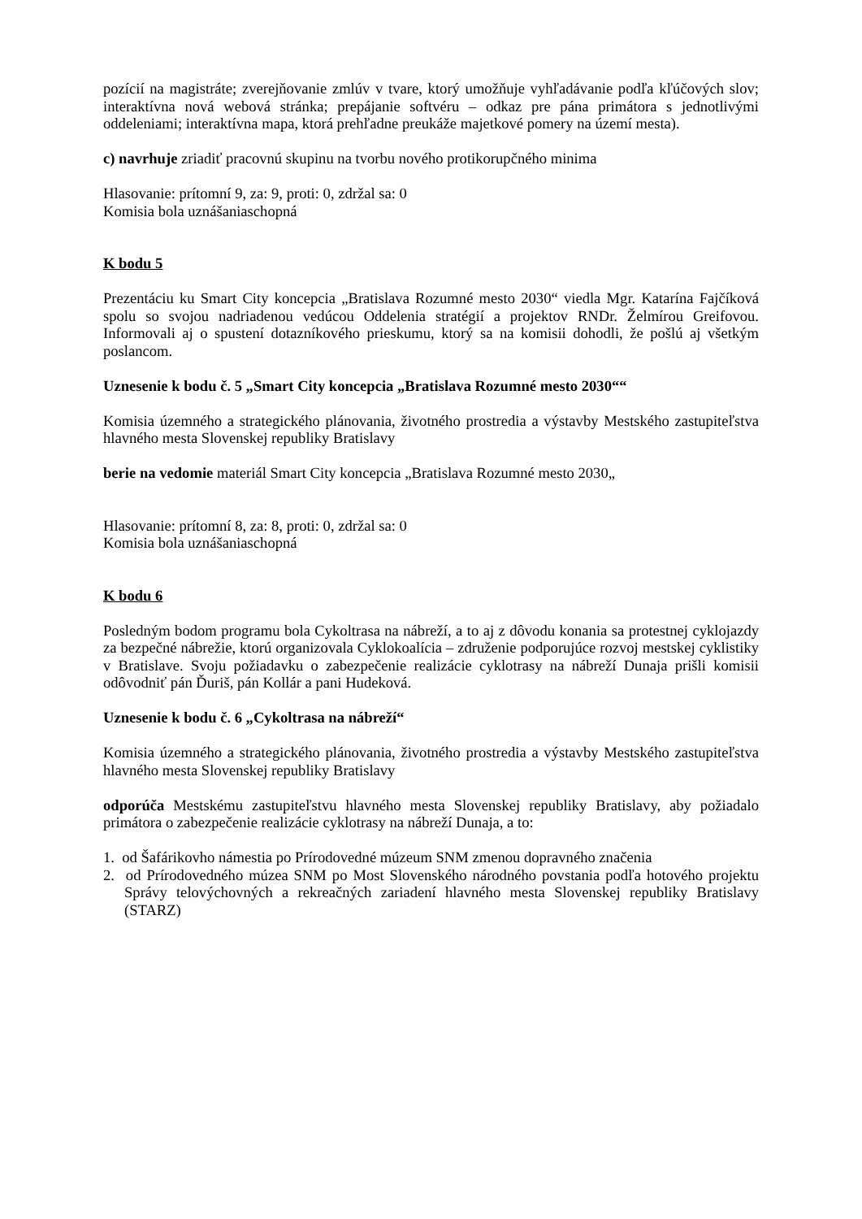pozícií na magistráte; zverejňovanie zmlúv v tvare, ktorý umožňuje vyhľadávanie podľa kľúčových slov; interaktívna nová webová stránka; prepájanie softvéru – odkaz pre pána primátora s jednotlivými oddeleniami; interaktívna mapa, ktorá prehľadne preukáže majetkové pomery na území mesta).
c) navrhuje zriadiť pracovnú skupinu na tvorbu nového protikorupčného minima
Hlasovanie: prítomní 9, za: 9, proti: 0, zdržal sa: 0
Komisia bola uznášaniaschopná
K bodu 5
Prezentáciu ku Smart City koncepcia „Bratislava Rozumné mesto 2030“ viedla Mgr. Katarína Fajčíková spolu so svojou nadriadenou vedúcou Oddelenia stratégií a projektov RNDr. Želmírou Greifovou. Informovali aj o spustení dotazníkového prieskumu, ktorý sa na komisii dohodli, že pošlú aj všetkým poslancom.
Uznesenie k bodu č. 5 „Smart City koncepcia „Bratislava Rozumné mesto 2030““
Komisia územného a strategického plánovania, životného prostredia a výstavby Mestského zastupiteľstva hlavného mesta Slovenskej republiky Bratislavy
berie na vedomie materiál Smart City koncepcia „Bratislava Rozumné mesto 2030„
Hlasovanie: prítomní 8, za: 8, proti: 0, zdržal sa: 0
Komisia bola uznášaniaschopná
K bodu 6
Posledným bodom programu bola Cykoltrasa na nábreží, a to aj z dôvodu konania sa protestnej cyklojazdy za bezpečné nábrežie, ktorú organizovala Cyklokoalícia – združenie podporujúce rozvoj mestskej cyklistiky v Bratislave. Svoju požiadavku o zabezpečenie realizácie cyklotrasy na nábreží Dunaja prišli komisii odôvodniť pán Ďuriš, pán Kollár a pani Hudeková.
Uznesenie k bodu č. 6 „Cykoltrasa na nábreží“
Komisia územného a strategického plánovania, životného prostredia a výstavby Mestského zastupiteľstva hlavného mesta Slovenskej republiky Bratislavy
odporúča Mestskému zastupiteľstvu hlavného mesta Slovenskej republiky Bratislavy, aby požiadalo primátora o zabezpečenie realizácie cyklotrasy na nábreží Dunaja, a to:
1. od Šafárikovho námestia po Prírodovedné múzeum SNM zmenou dopravného značenia
2. od Prírodovedného múzea SNM po Most Slovenského národného povstania podľa hotového projektu Správy telovýchovných a rekreačných zariadení hlavného mesta Slovenskej republiky Bratislavy (STARZ)